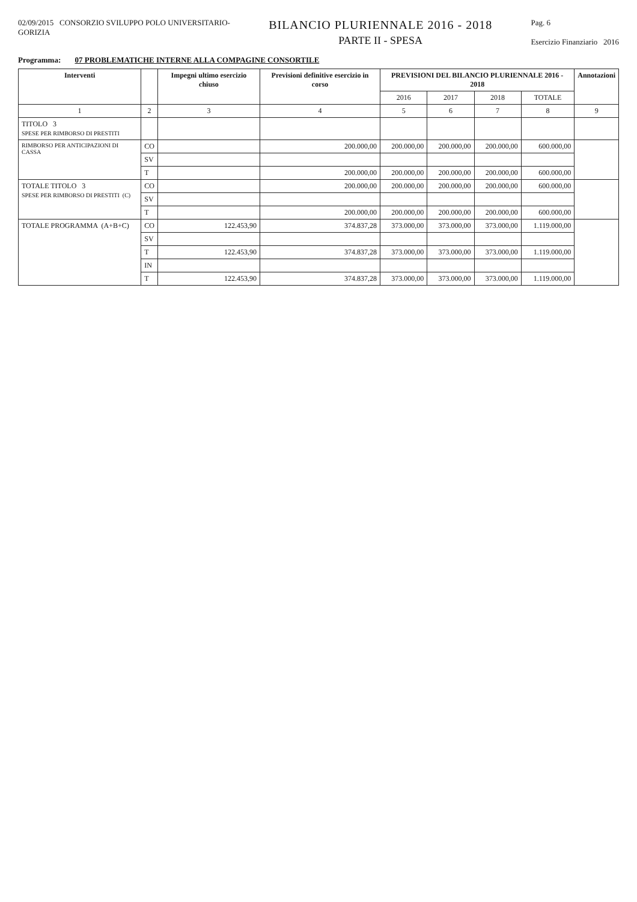02/09/2015 CONSORZIO SVILUPPO POLO UNIVERSITARIO-
GORIZIA
BILANCIO PLURIENNALE 2016 - 2018
PARTE II - SPESA
Pag. 6
Esercizio Finanziario 2016
Programma: 07 PROBLEMATICHE INTERNE ALLA COMPAGINE CONSORTILE
| Interventi | | Impegni ultimo esercizio chiuso | Previsioni definitive esercizio in corso | PREVISIONI DEL BILANCIO PLURIENNALE 2016 - 2018 | | | | Annotazioni |
| --- | --- | --- | --- | --- | --- | --- | --- | --- |
| | | | | 2016 | 2017 | 2018 | TOTALE | |
| 1 | 2 | 3 | 4 | 5 | 6 | 7 | 8 | 9 |
| TITOLO 3 SPESE PER RIMBORSO DI PRESTITI | | | | | | | | |
| RIMBORSO PER ANTICIPAZIONI DI CASSA | CO | | 200.000,00 | 200.000,00 | 200.000,00 | 200.000,00 | 600.000,00 | |
| | SV | | | | | | | |
| | T | | 200.000,00 | 200.000,00 | 200.000,00 | 200.000,00 | 600.000,00 | |
| TOTALE TITOLO 3 SPESE PER RIMBORSO DI PRESTITI (C) | CO | | 200.000,00 | 200.000,00 | 200.000,00 | 200.000,00 | 600.000,00 | |
| | SV | | | | | | | |
| | T | | 200.000,00 | 200.000,00 | 200.000,00 | 200.000,00 | 600.000,00 | |
| TOTALE PROGRAMMA (A+B+C) | CO | 122.453,90 | 374.837,28 | 373.000,00 | 373.000,00 | 373.000,00 | 1.119.000,00 | |
| | SV | | | | | | | |
| | T | 122.453,90 | 374.837,28 | 373.000,00 | 373.000,00 | 373.000,00 | 1.119.000,00 | |
| | IN | | | | | | | |
| | T | 122.453,90 | 374.837,28 | 373.000,00 | 373.000,00 | 373.000,00 | 1.119.000,00 | |